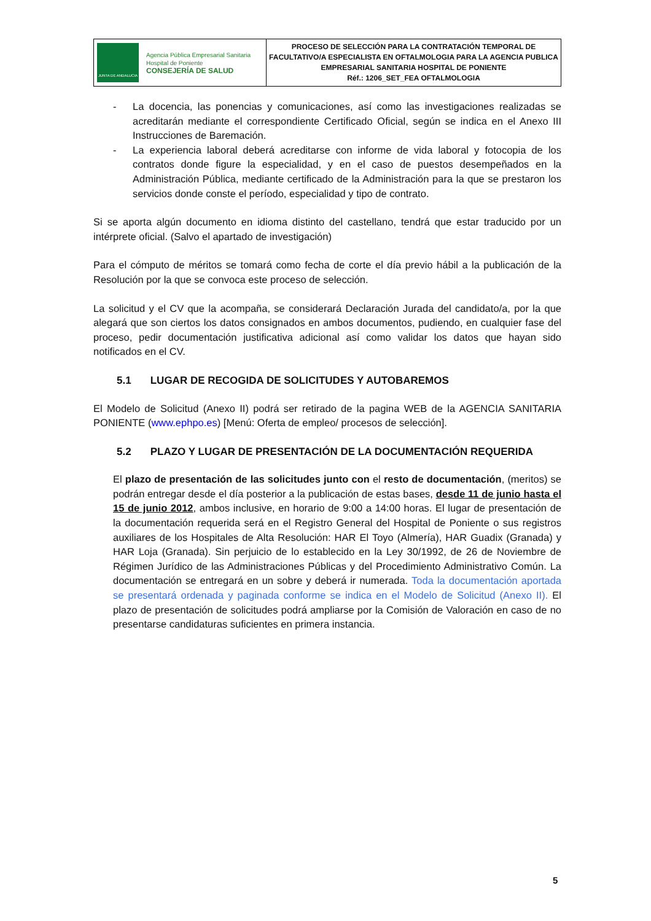| JUNTA DE ANDALUCIA Agencia Pública Empresarial Sanitaria Hospital de Poniente CONSEJERÍA DE SALUD | PROCESO DE SELECCIÓN PARA LA CONTRATACIÓN TEMPORAL DE FACULTATIVO/A ESPECIALISTA EN OFTALMOLOGIA PARA LA AGENCIA PUBLICA EMPRESARIAL SANITARIA HOSPITAL DE PONIENTE Réf.: 1206_SET_FEA OFTALMOLOGIA |
- La docencia, las ponencias y comunicaciones, así como las investigaciones realizadas se acreditarán mediante el correspondiente Certificado Oficial, según se indica en el Anexo III Instrucciones de Baremación.
- La experiencia laboral deberá acreditarse con informe de vida laboral y fotocopia de los contratos donde figure la especialidad, y en el caso de puestos desempeñados en la Administración Pública, mediante certificado de la Administración para la que se prestaron los servicios donde conste el período, especialidad y tipo de contrato.
Si se aporta algún documento en idioma distinto del castellano, tendrá que estar traducido por un intérprete oficial. (Salvo el apartado de investigación)
Para el cómputo de méritos se tomará como fecha de corte el día previo hábil a la publicación de la Resolución por la que se convoca este proceso de selección.
La solicitud y el CV que la acompaña, se considerará Declaración Jurada del candidato/a, por la que alegará que son ciertos los datos consignados en ambos documentos, pudiendo, en cualquier fase del proceso, pedir documentación justificativa adicional así como validar los datos que hayan sido notificados en el CV.
5.1 LUGAR DE RECOGIDA DE SOLICITUDES Y AUTOBAREMOS
El Modelo de Solicitud (Anexo II) podrá ser retirado de la pagina WEB de la AGENCIA SANITARIA PONIENTE (www.ephpo.es) [Menú: Oferta de empleo/ procesos de selección].
5.2 PLAZO Y LUGAR DE PRESENTACIÓN DE LA DOCUMENTACIÓN REQUERIDA
El plazo de presentación de las solicitudes junto con el resto de documentación, (meritos) se podrán entregar desde el día posterior a la publicación de estas bases, desde 11 de junio hasta el 15 de junio 2012, ambos inclusive, en horario de 9:00 a 14:00 horas. El lugar de presentación de la documentación requerida será en el Registro General del Hospital de Poniente o sus registros auxiliares de los Hospitales de Alta Resolución: HAR El Toyo (Almería), HAR Guadix (Granada) y HAR Loja (Granada). Sin perjuicio de lo establecido en la Ley 30/1992, de 26 de Noviembre de Régimen Jurídico de las Administraciones Públicas y del Procedimiento Administrativo Común. La documentación se entregará en un sobre y deberá ir numerada. Toda la documentación aportada se presentará ordenada y paginada conforme se indica en el Modelo de Solicitud (Anexo II). El plazo de presentación de solicitudes podrá ampliarse por la Comisión de Valoración en caso de no presentarse candidaturas suficientes en primera instancia.
5